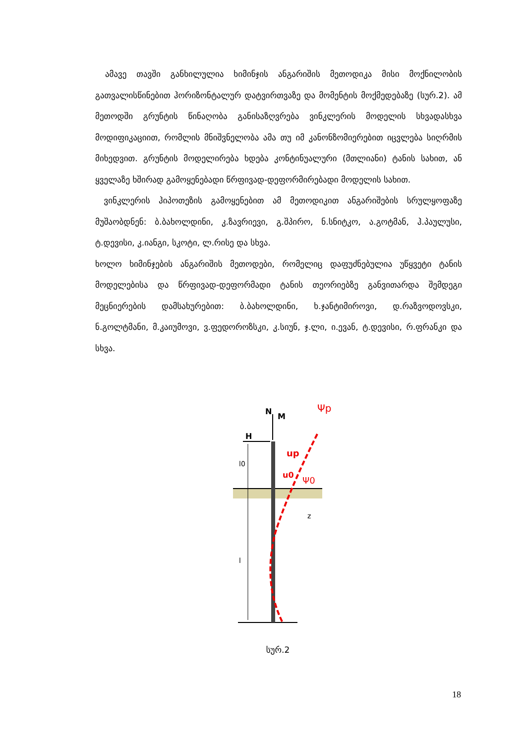ამავე თავში განხილულია ხიმინჯის ანგარიშის მეთოდიკა მისი მოქნილობის გათვალისწინებით ჰორიზონტალურ დატვირთვაზე და მომენტის მოქმედებაზე (სურ.2). ამ მეთოდში გრუნტის წინაღობა განისაზღვრება ვინკლერის მოდელის სხვადასხვა მოდიფიკაციით, რომლის მნიშვნელობა ამა თუ იმ კანონზომიერებით იცვლება სიღრმის მიხედვით. გრუნტის მოდელირება ხდება კონტინუალური (მთლიანი) ტანის სახით, ან ყველაზე ხშირად გამოყენებადი წრფივად-დეფორმირებადი მოდელის სახით.
ვინკლერის ჰიპოთეზის გამოყენებით ამ მეთოდიკით ანგარიშების სრულყოფაზე მუშაობდნენ: ბ.ბახოლდინი, კ.ზავრიევი, გ.შპირო, ნ.სნიტკო, ა.გოტმან, ჰ.პაულუსი, ტ.დევისი, კ.იანგი, სკოტი, ლ.რისე და სხვა.
ხოლო ხიმინჯების ანგარიშის მეთოდები, რომელიც დაფუძნებულია უწყვეტი ტანის მოდელებისა და წრფივად-დეფორმადი ტანის თეორიებზე განვითარდა შემდეგი მეცნიერების დამსახურებით: ბ.ბახოლდინი, ხ.ჯანტიმიროვი, დ.რაზვოდოვსკი, ნ.გოლტმანი, მ.კაიუმოვი, ვ.ფედოროზსკი, კ.სიუნ, ჯ.ლი, ი.ევან, ტ.დევისი, რ.ფრანკი და სხვა.
N
M
H
Ψp
up
u0
Ψ0
l0
z
l
სურ.2
18